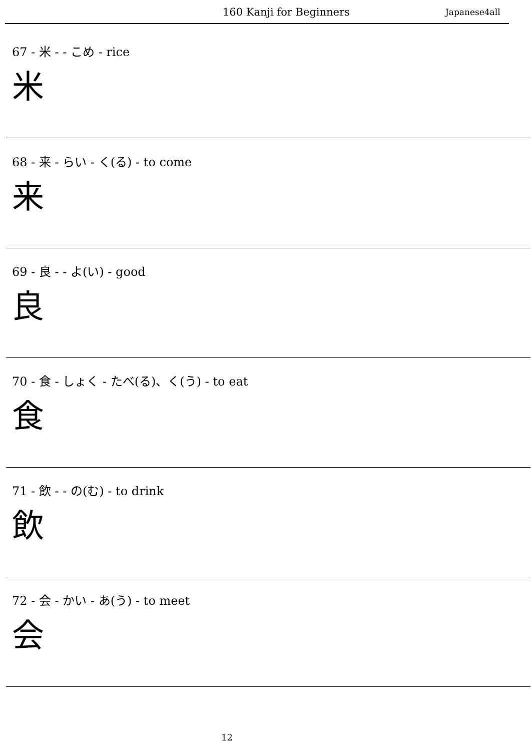160 Kanji for Beginners Japanese4all
67 - 米 - - こめ - rice
米
68 - 来 - らい - く(る) - to come
来
69 - 良 - - よ(い) - good
良
70 - 食 - しょく - たべ(る)、く(う) - to eat
食
71 - 飲 - - の(む) - to drink
飲
72 - 会 - かい - あ(う) - to meet
会
12